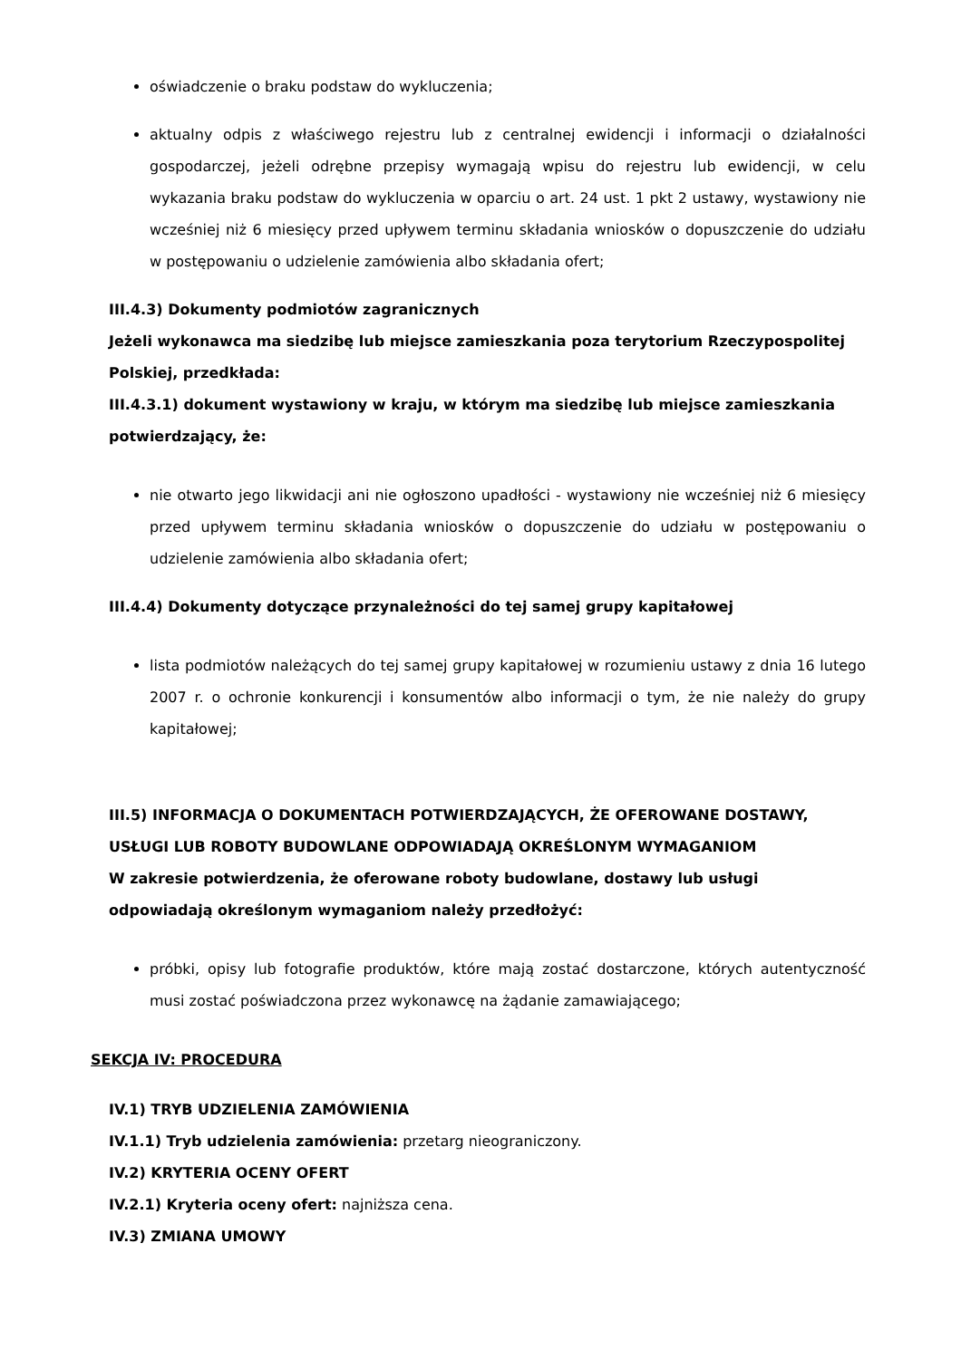oświadczenie o braku podstaw do wykluczenia;
aktualny odpis z właściwego rejestru lub z centralnej ewidencji i informacji o działalności gospodarczej, jeżeli odrębne przepisy wymagają wpisu do rejestru lub ewidencji, w celu wykazania braku podstaw do wykluczenia w oparciu o art. 24 ust. 1 pkt 2 ustawy, wystawiony nie wcześniej niż 6 miesięcy przed upływem terminu składania wniosków o dopuszczenie do udziału w postępowaniu o udzielenie zamówienia albo składania ofert;
III.4.3) Dokumenty podmiotów zagranicznych
Jeżeli wykonawca ma siedzibę lub miejsce zamieszkania poza terytorium Rzeczypospolitej Polskiej, przedkłada:
III.4.3.1) dokument wystawiony w kraju, w którym ma siedzibę lub miejsce zamieszkania potwierdzający, że:
nie otwarto jego likwidacji ani nie ogłoszono upadłości - wystawiony nie wcześniej niż 6 miesięcy przed upływem terminu składania wniosków o dopuszczenie do udziału w postępowaniu o udzielenie zamówienia albo składania ofert;
III.4.4) Dokumenty dotyczące przynależności do tej samej grupy kapitałowej
lista podmiotów należących do tej samej grupy kapitałowej w rozumieniu ustawy z dnia 16 lutego 2007 r. o ochronie konkurencji i konsumentów albo informacji o tym, że nie należy do grupy kapitałowej;
III.5) INFORMACJA O DOKUMENTACH POTWIERDZAJĄCYCH, ŻE OFEROWANE DOSTAWY, USŁUGI LUB ROBOTY BUDOWLANE ODPOWIADAJĄ OKREŚLONYM WYMAGANIOM
W zakresie potwierdzenia, że oferowane roboty budowlane, dostawy lub usługi odpowiadają określonym wymaganiom należy przedłożyć:
próbki, opisy lub fotografie produktów, które mają zostać dostarczone, których autentyczność musi zostać poświadczona przez wykonawcę na żądanie zamawiającego;
SEKCJA IV: PROCEDURA
IV.1) TRYB UDZIELENIA ZAMÓWIENIA
IV.1.1) Tryb udzielenia zamówienia: przetarg nieograniczony.
IV.2) KRYTERIA OCENY OFERT
IV.2.1) Kryteria oceny ofert: najniższa cena.
IV.3) ZMIANA UMOWY